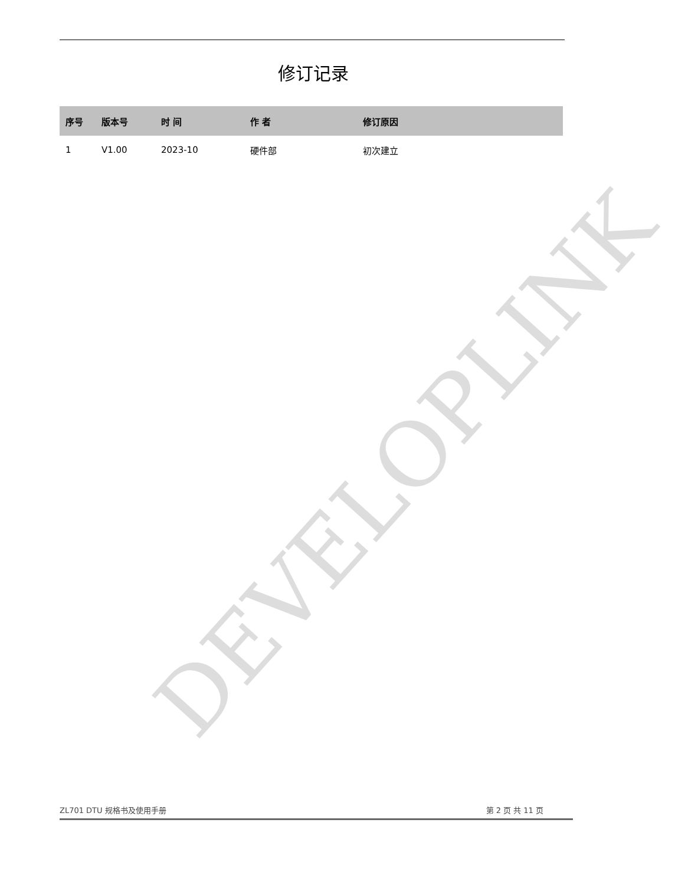DEVELOPLINK
修订记录
| 序号 | 版本号 | 时 间 | 作 者 | 修订原因 |
| --- | --- | --- | --- | --- |
| 1 | V1.00 | 2023-10 | 硬件部 | 初次建立 |
ZL701 DTU 规格书及使用手册 第 2 页 共 11 页